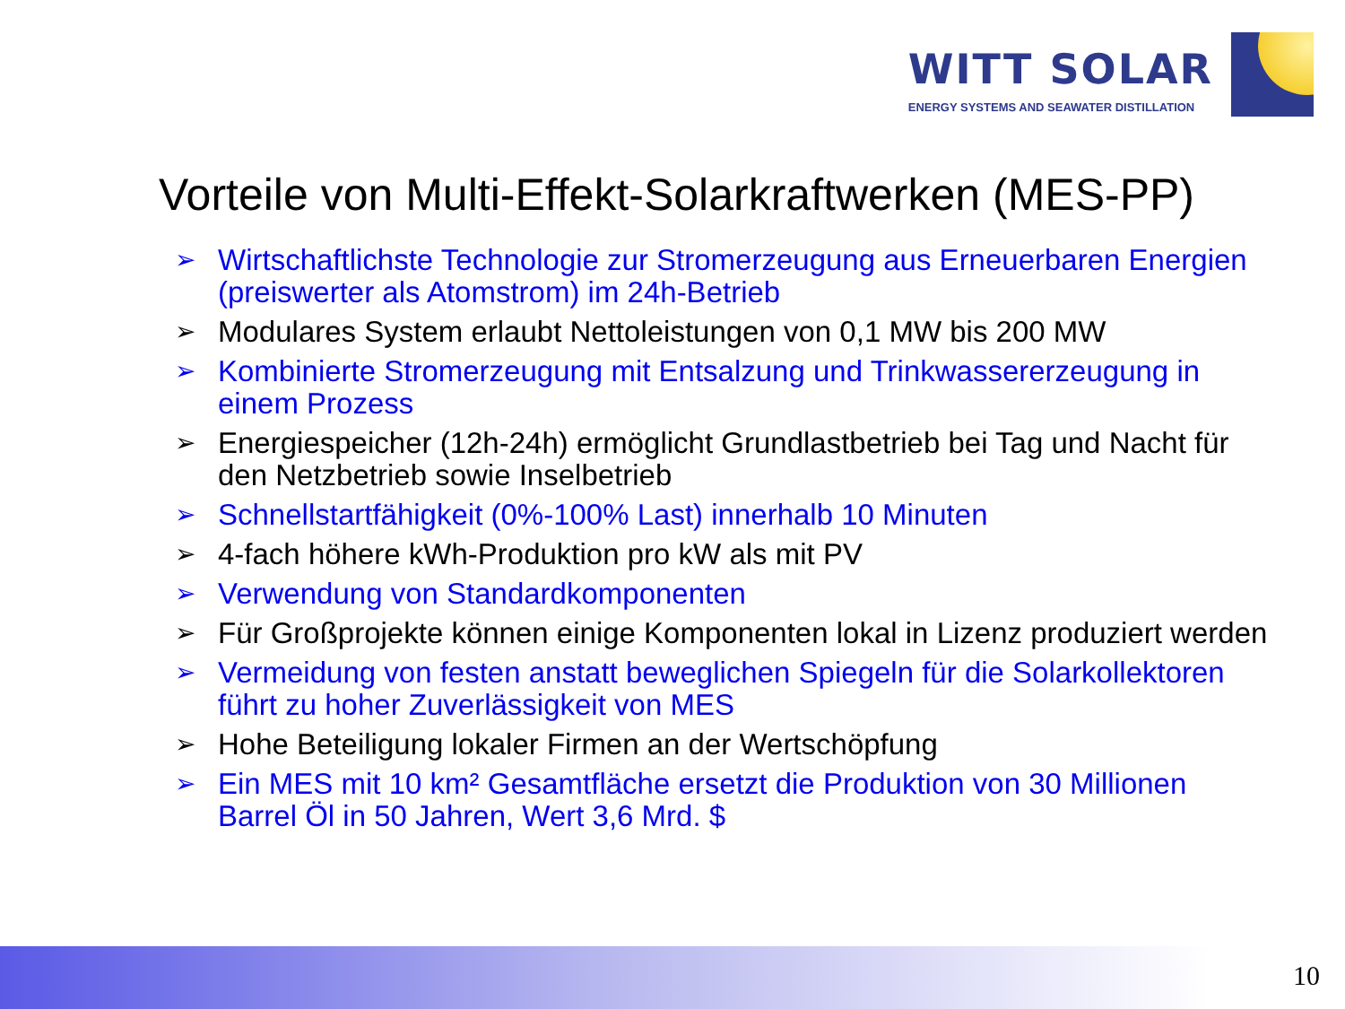WITT SOLAR
ENERGY SYSTEMS AND SEAWATER DISTILLATION
Vorteile von Multi-Effekt-Solarkraftwerken (MES-PP)
➢ Wirtschaftlichste Technologie zur Stromerzeugung aus Erneuerbaren Energien (preiswerter als Atomstrom) im 24h-Betrieb
➢ Modulares System erlaubt Nettoleistungen von 0,1 MW bis 200 MW
➢ Kombinierte Stromerzeugung mit Entsalzung und Trinkwassererzeugung in einem Prozess
➢ Energiespeicher (12h-24h) ermöglicht Grundlastbetrieb bei Tag und Nacht für den Netzbetrieb sowie Inselbetrieb
➢ Schnellstartfähigkeit (0%-100% Last) innerhalb 10 Minuten
➢ 4-fach höhere kWh-Produktion pro kW als mit PV
➢ Verwendung von Standardkomponenten
➢ Für Großprojekte können einige Komponenten lokal in Lizenz produziert werden
➢ Vermeidung von festen anstatt beweglichen Spiegeln für die Solarkollektoren führt zu hoher Zuverlässigkeit von MES
➢ Hohe Beteiligung lokaler Firmen an der Wertschöpfung
➢ Ein MES mit 10 km² Gesamtfläche ersetzt die Produktion von 30 Millionen Barrel Öl in 50 Jahren, Wert 3,6 Mrd. $
10